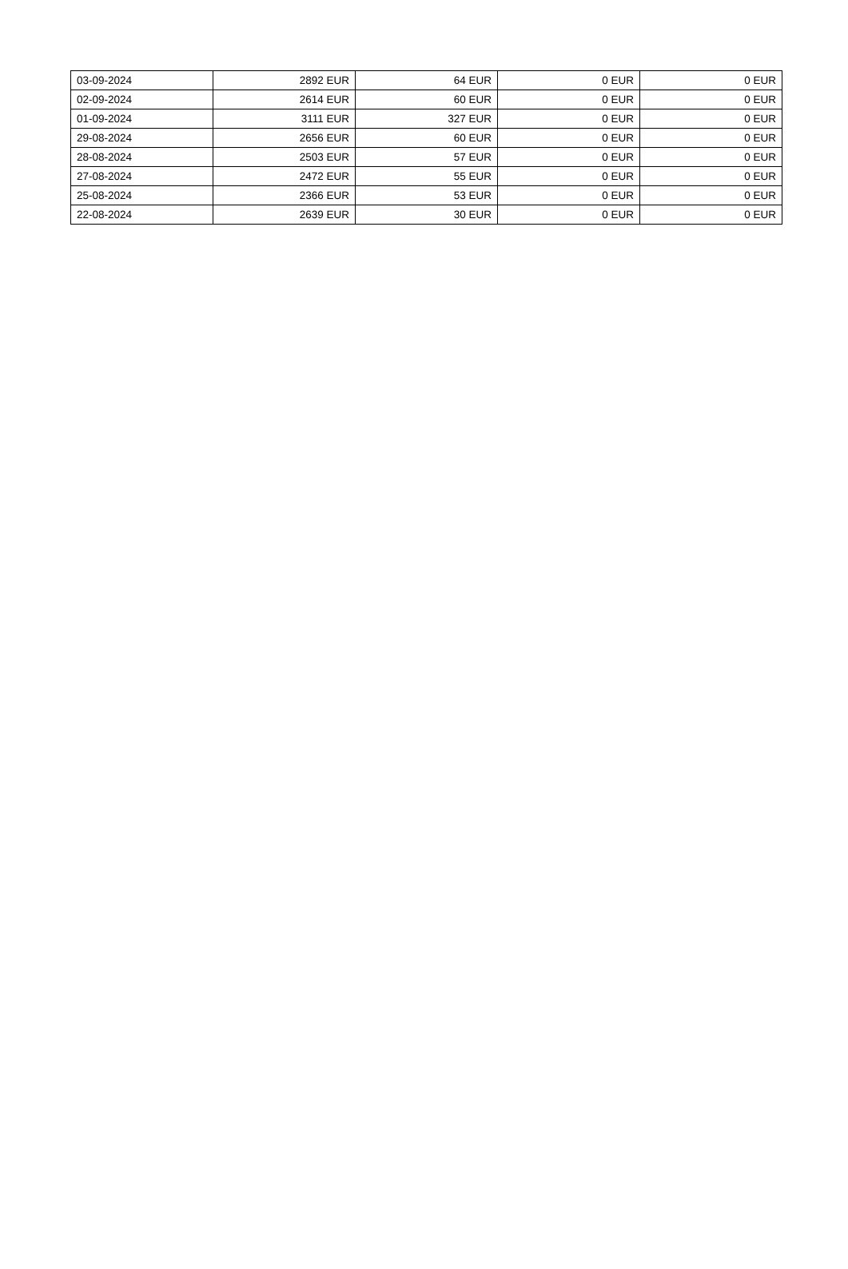| 03-09-2024 | 2892 EUR | 64 EUR | 0 EUR | 0 EUR |
| 02-09-2024 | 2614 EUR | 60 EUR | 0 EUR | 0 EUR |
| 01-09-2024 | 3111 EUR | 327 EUR | 0 EUR | 0 EUR |
| 29-08-2024 | 2656 EUR | 60 EUR | 0 EUR | 0 EUR |
| 28-08-2024 | 2503 EUR | 57 EUR | 0 EUR | 0 EUR |
| 27-08-2024 | 2472 EUR | 55 EUR | 0 EUR | 0 EUR |
| 25-08-2024 | 2366 EUR | 53 EUR | 0 EUR | 0 EUR |
| 22-08-2024 | 2639 EUR | 30 EUR | 0 EUR | 0 EUR |